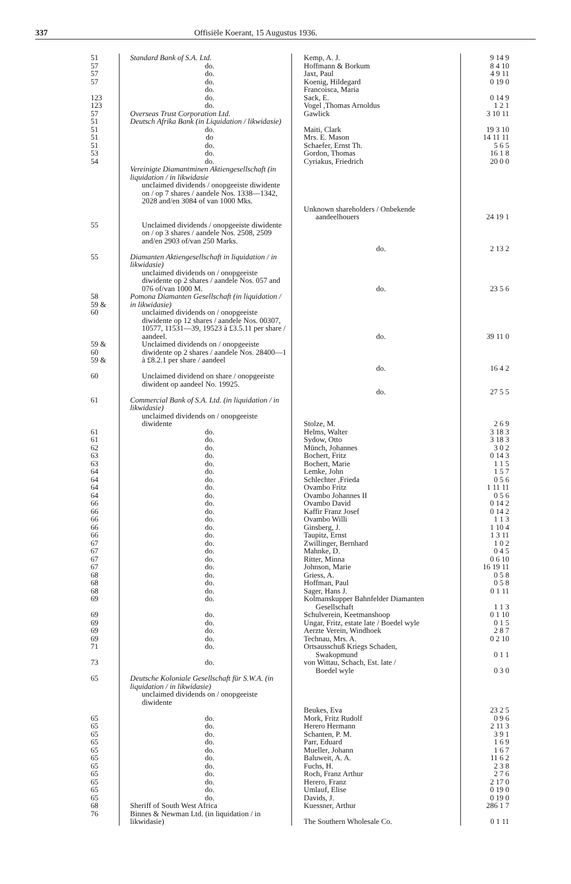337 Offisiële Koerant, 15 Augustus 1936.
| 51 | Standard Bank of S.A. Ltd. | Kemp, A. J. | 9 14 9 |
| 57 | do. | Hoffmann & Borkum | 8 4 10 |
| 57 | do. | Jaxt, Paul | 4 9 11 |
| 57 | do. | Koenig, Hildegard | 0 19 0 |
| | do. | Francoisca, Maria | |
| 123 | do. | Sack, E. | 0 14 9 |
| 123 | do. | Vogel ,Thomas Arnoldus | 1 2 1 |
| 57 | Overseas Trust Corporation Ltd. | Gawlick | 3 10 11 |
| 51 | Deutsch Afrika Bank (in Liquidation / likwidasie) | | |
| 51 | do. | Maiti, Clark | 19 3 10 |
| 51 | do | Mrs. E. Mason | 14 11 11 |
| 51 | do. | Schaefer, Ernst Th. | 5 6 5 |
| 53 | do. | Gordon, Thomas | 16 1 8 |
| 54 | do. | Cyriakus, Friedrich | 20 0 0 |
| | Vereinigte Diamantminen Aktiengesellschaft (in liquidation / in likwidasie unclaimed dividends / onopgeeiste diwidente on / op 7 shares / aandele Nos. 1338—1342, 2028 and/en 3084 of van 1000 Mks. | Unknown shareholders / Onbekende aandeelhouers | 24 19 1 |
| 55 | Unclaimed dividends / onopgeeiste diwidente on / op 3 shares / aandele Nos. 2508, 2509 and/en 2903 of/van 250 Marks. | do. | 2 13 2 |
| 55 | Diamanten Aktiengesellschaft in liquidation / in likwidasie) unclaimed dividends on / onopgeeiste diwidente op 2 shares / aandele Nos. 057 and 076 of/van 1000 M. | do. | 23 5 6 |
| 58 59 & 60 | Pomona Diamanten Gesellschaft (in liquidation / in likwidasie) unclaimed dividends on / onopgeeiste diwidente op 12 shares / aandele Nos. 00307, 10577, 11531—39, 19523 à £3.5.11 per share / aandeel. | do. | 39 11 0 |
| 59 & 60 59 & | Unclaimed dividends on / onopgeeiste diwidente op 2 shares / aandele Nos. 28400—1 à £8.2.1 per share / aandeel | do. | 16 4 2 |
| 60 | Unclaimed dividend on share / onopgeeiste diwident op aandeel No. 19925. | do. | 27 5 5 |
| 61 | Commercial Bank of S.A. Ltd. (in liquidation / in likwidasie) unclaimed dividends on / onopgeeiste diwidente | Stolze, M. | 2 6 9 |
| 61 | do. | Helms, Walter | 3 18 3 |
| 61 | do. | Sydow, Otto | 3 18 3 |
| 62 | do. | Münch, Johannes | 3 0 2 |
| 63 | do. | Bochert, Fritz | 0 14 3 |
| 63 | do. | Bochert, Marie | 1 1 5 |
| 64 | do. | Lemke, John | 1 5 7 |
| 64 | do. | Schlechter ,Frieda | 0 5 6 |
| 64 | do. | Ovambo Fritz | 1 11 11 |
| 64 | do. | Ovambo Johannes II | 0 5 6 |
| 66 | do. | Ovambo David | 0 14 2 |
| 66 | do. | Kaffir Franz Josef | 0 14 2 |
| 66 | do. | Ovambo Willi | 1 1 3 |
| 66 | do. | Ginsberg, J. | 1 10 4 |
| 66 | do. | Taupitz, Ernst | 1 3 11 |
| 67 | do. | Zwillinger, Bernhard | 1 0 2 |
| 67 | do. | Mahnke, D. | 0 4 5 |
| 67 | do. | Ritter, Minna | 0 6 10 |
| 67 | do. | Johnson, Marie | 16 19 11 |
| 68 | do. | Griess, A. | 0 5 8 |
| 68 | do. | Hoffman, Paul | 0 5 8 |
| 68 | do. | Sager, Hans J. | 0 1 11 |
| 69 | do. | Kolmanskupper Bahnfelder Diamanten Gesellschaft | 1 1 3 |
| 69 | do. | Schulverein, Keetmanshoop | 0 1 10 |
| 69 | do. | Ungar, Fritz, estate late / Boedel wyle | 0 1 5 |
| 69 | do. | Aerzte Verein, Windhoek | 2 8 7 |
| 69 | do. | Technau, Mrs. A. | 0 2 10 |
| 71 | do. | Ortsausschuß Kriegs Schaden, Swakopmund | 0 1 1 |
| 73 | do. | von Wittau, Schach, Est. late / Boedel wyle | 0 3 0 |
| 65 | Deutsche Koloniale Gesellschaft für S.W.A. (in liquidation / in likwidasie) unclaimed dividends on / onopgeeiste diwidente | Beukes, Eva | 23 2 5 |
| 65 | do. | Mork, Fritz Rudolf | 0 9 6 |
| 65 | do. | Herero Hermann | 2 11 3 |
| 65 | do. | Schanten, P. M. | 3 9 1 |
| 65 | do. | Parr, Eduard | 1 6 9 |
| 65 | do. | Mueller, Johann | 1 6 7 |
| 65 | do. | Baluweit, A. A. | 11 6 2 |
| 65 | do. | Fuchs, H. | 2 3 8 |
| 65 | do. | Roch, Franz Arthur | 2 7 6 |
| 65 | do. | Herero, Franz | 2 17 0 |
| 65 | do. | Umlauf, Elise | 0 19 0 |
| 65 | do. | Davids, J. | 0 19 0 |
| 68 | Sheriff of South West Africa | Kuessner, Arthur | 286 1 7 |
| 76 | Binnes & Newman Ltd. (in liquidation / in likwidasie) | The Southern Wholesale Co. | 0 1 11 |